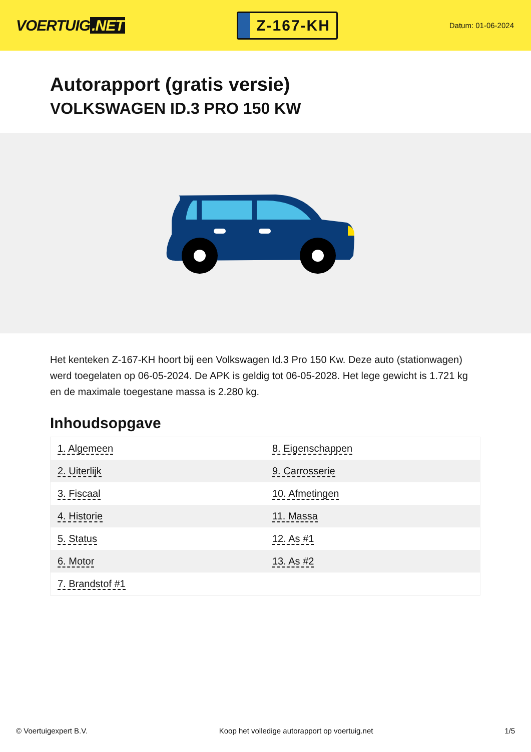VOERTUIG.NET
Z-167-KH
Datum: 01-06-2024
Autorapport (gratis versie)
VOLKSWAGEN ID.3 PRO 150 KW
Het kenteken Z-167-KH hoort bij een Volkswagen Id.3 Pro 150 Kw. Deze auto (stationwagen) werd toegelaten op 06-05-2024. De APK is geldig tot 06-05-2028. Het lege gewicht is 1.721 kg en de maximale toegestane massa is 2.280 kg.
Inhoudsopgave
| 1. Algemeen | 8. Eigenschappen |
| 2. Uiterlijk | 9. Carrosserie |
| 3. Fiscaal | 10. Afmetingen |
| 4. Historie | 11. Massa |
| 5. Status | 12. As #1 |
| 6. Motor | 13. As #2 |
| 7. Brandstof #1 | |
© Voertuigexpert B.V. Koop het volledige autorapport op voertuig.net 1/5